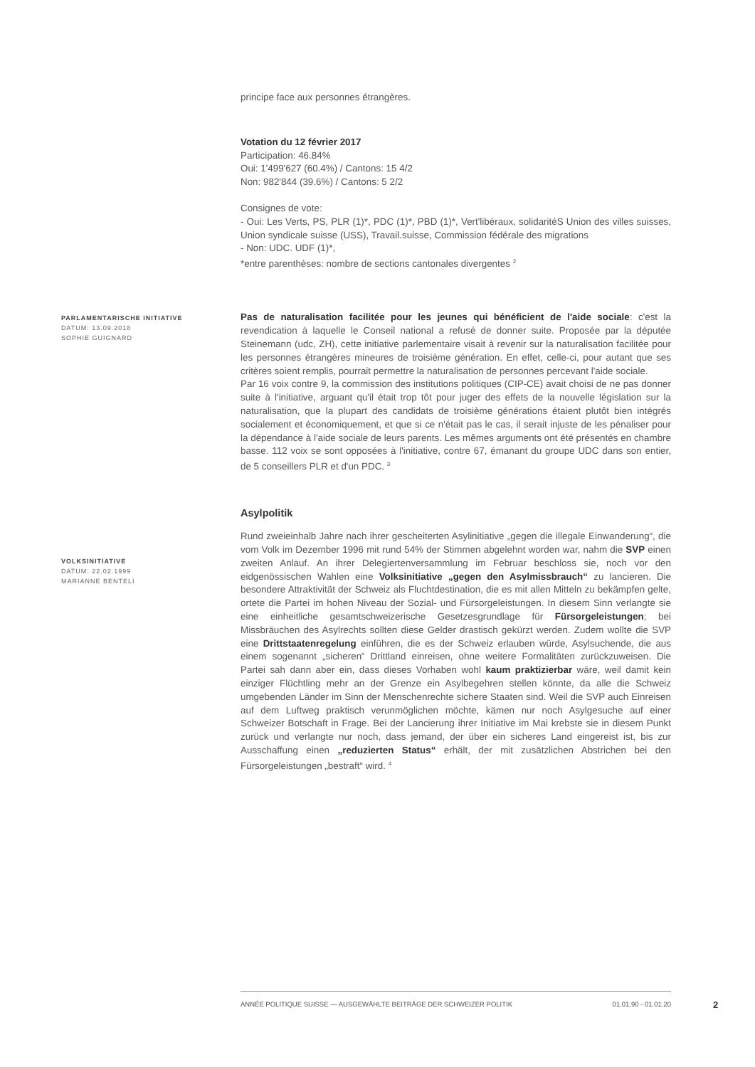PARLAMENTARISCHE INITIATIVE
DATUM: 13.09.2018
SOPHIE GUIGNARD
VOLKSINITIATIVE
DATUM: 22.02.1999
MARIANNE BENTELI
principe face aux personnes étrangères.
Votation du 12 février 2017
Participation: 46.84%
Oui: 1'499'627 (60.4%) / Cantons: 15 4/2
Non: 982'844 (39.6%) / Cantons: 5 2/2
Consignes de vote:
- Oui: Les Verts, PS, PLR (1)*, PDC (1)*, PBD (1)*, Vert'libéraux, solidaritéS Union des villes suisses, Union syndicale suisse (USS), Travail.suisse, Commission fédérale des migrations
- Non: UDC. UDF (1)*,
*entre parenthèses: nombre de sections cantonales divergentes <sup>2</sup>
Pas de naturalisation facilitée pour les jeunes qui bénéficient de l'aide sociale: c'est la revendication à laquelle le Conseil national a refusé de donner suite. Proposée par la députée Steinemann (udc, ZH), cette initiative parlementaire visait à revenir sur la naturalisation facilitée pour les personnes étrangères mineures de troisième génération. En effet, celle-ci, pour autant que ses critères soient remplis, pourrait permettre la naturalisation de personnes percevant l'aide sociale.
Par 16 voix contre 9, la commission des institutions politiques (CIP-CE) avait choisi de ne pas donner suite à l'initiative, arguant qu'il était trop tôt pour juger des effets de la nouvelle législation sur la naturalisation, que la plupart des candidats de troisième générations étaient plutôt bien intégrés socialement et économiquement, et que si ce n'était pas le cas, il serait injuste de les pénaliser pour la dépendance à l'aide sociale de leurs parents. Les mêmes arguments ont été présentés en chambre basse. 112 voix se sont opposées à l'initiative, contre 67, émanant du groupe UDC dans son entier, de 5 conseillers PLR et d'un PDC. <sup>3</sup>
Asylpolitik
Rund zweieinhalb Jahre nach ihrer gescheiterten Asylinitiative „gegen die illegale Einwanderung“, die vom Volk im Dezember 1996 mit rund 54% der Stimmen abgelehnt worden war, nahm die SVP einen zweiten Anlauf. An ihrer Delegiertenversammlung im Februar beschloss sie, noch vor den eidgenössischen Wahlen eine Volksinitiative „gegen den Asylmissbrauch“ zu lancieren. Die besondere Attraktivität der Schweiz als Fluchtdestination, die es mit allen Mitteln zu bekämpfen gelte, ortete die Partei im hohen Niveau der Sozial- und Fürsorgeleistungen. In diesem Sinn verlangte sie eine einheitliche gesamtschweizerische Gesetzesgrundlage für Fürsorgeleistungen; bei Missbräuchen des Asylrechts sollten diese Gelder drastisch gekürzt werden. Zudem wollte die SVP eine Drittstaatenregelung einführen, die es der Schweiz erlauben würde, Asylsuchende, die aus einem sogenannt „sicheren“ Drittland einreisen, ohne weitere Formalitäten zurückzuweisen. Die Partei sah dann aber ein, dass dieses Vorhaben wohl kaum praktizierbar wäre, weil damit kein einziger Flüchtling mehr an der Grenze ein Asylbegehren stellen könnte, da alle die Schweiz umgebenden Länder im Sinn der Menschenrechte sichere Staaten sind. Weil die SVP auch Einreisen auf dem Luftweg praktisch verunmöglichen möchte, kämen nur noch Asylgesuche auf einer Schweizer Botschaft in Frage. Bei der Lancierung ihrer Initiative im Mai krebste sie in diesem Punkt zurück und verlangte nur noch, dass jemand, der über ein sicheres Land eingereist ist, bis zur Ausschaffung einen „reduzierten Status“ erhält, der mit zusätzlichen Abstrichen bei den Fürsorgeleistungen „bestraft“ wird. <sup>4</sup>
ANNÉE POLITIQUE SUISSE — AUSGEWÄHLTE BEITRÄGE DER SCHWEIZER POLITIK 01.01.90 - 01.01.20
2